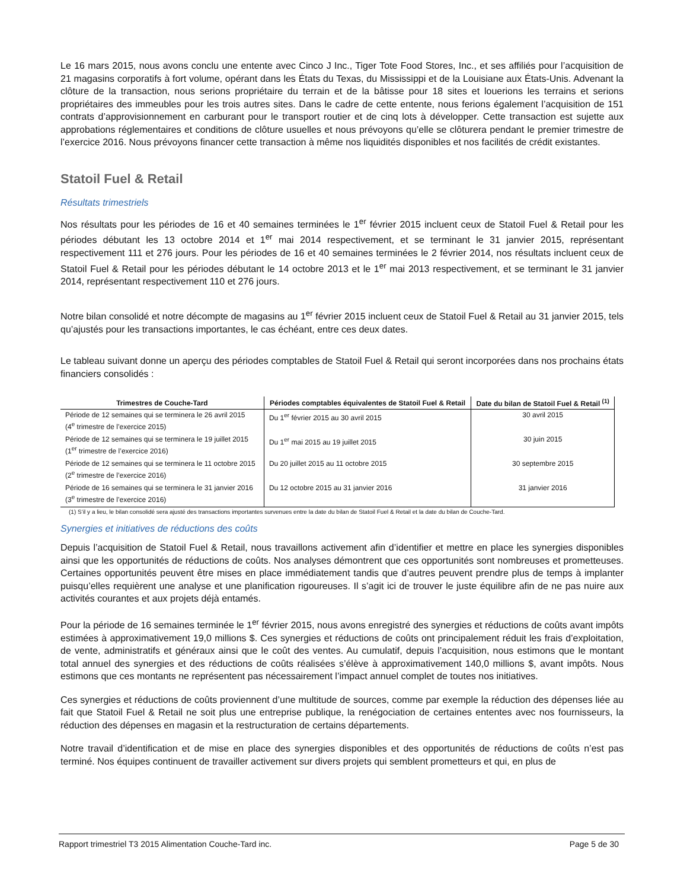Le 16 mars 2015, nous avons conclu une entente avec Cinco J Inc., Tiger Tote Food Stores, Inc., et ses affiliés pour l’acquisition de 21 magasins corporatifs à fort volume, opérant dans les États du Texas, du Mississippi et de la Louisiane aux États-Unis. Advenant la clôture de la transaction, nous serions propriétaire du terrain et de la bâtisse pour 18 sites et louerions les terrains et serions propriétaires des immeubles pour les trois autres sites. Dans le cadre de cette entente, nous ferions également l’acquisition de 151 contrats d’approvisionnement en carburant pour le transport routier et de cinq lots à développer. Cette transaction est sujette aux approbations réglementaires et conditions de clôture usuelles et nous prévoyons qu’elle se clôturera pendant le premier trimestre de l’exercice 2016. Nous prévoyons financer cette transaction à même nos liquidités disponibles et nos facilités de crédit existantes.
Statoil Fuel & Retail
Résultats trimestriels
Nos résultats pour les périodes de 16 et 40 semaines terminées le 1<sup>er</sup> février 2015 incluent ceux de Statoil Fuel & Retail pour les périodes débutant les 13 octobre 2014 et 1<sup>er</sup> mai 2014 respectivement, et se terminant le 31 janvier 2015, représentant respectivement 111 et 276 jours. Pour les périodes de 16 et 40 semaines terminées le 2 février 2014, nos résultats incluent ceux de Statoil Fuel & Retail pour les périodes débutant le 14 octobre 2013 et le 1<sup>er</sup> mai 2013 respectivement, et se terminant le 31 janvier 2014, représentant respectivement 110 et 276 jours.
Notre bilan consolidé et notre décompte de magasins au 1<sup>er</sup> février 2015 incluent ceux de Statoil Fuel & Retail au 31 janvier 2015, tels qu’ajustés pour les transactions importantes, le cas échéant, entre ces deux dates.
Le tableau suivant donne un aperçu des périodes comptables de Statoil Fuel & Retail qui seront incorporées dans nos prochains états financiers consolidés :
| Trimestres de Couche-Tard | Périodes comptables équivalentes de Statoil Fuel & Retail | Date du bilan de Statoil Fuel & Retail <sup>(1)</sup> |
| --- | --- | --- |
| Période de 12 semaines qui se terminera le 26 avril 2015 (4<sup>e</sup> trimestre de l’exercice 2015) | Du 1<sup>er</sup> février 2015 au 30 avril 2015 | 30 avril 2015 |
| Période de 12 semaines qui se terminera le 19 juillet 2015 (1<sup>er</sup> trimestre de l’exercice 2016) | Du 1<sup>er</sup> mai 2015 au 19 juillet 2015 | 30 juin 2015 |
| Période de 12 semaines qui se terminera le 11 octobre 2015 (2<sup>e</sup> trimestre de l’exercice 2016) | Du 20 juillet 2015 au 11 octobre 2015 | 30 septembre 2015 |
| Période de 16 semaines qui se terminera le 31 janvier 2016 (3<sup>e</sup> trimestre de l’exercice 2016) | Du 12 octobre 2015 au 31 janvier 2016 | 31 janvier 2016 |
(1) S’il y a lieu, le bilan consolidé sera ajusté des transactions importantes survenues entre la date du bilan de Statoil Fuel & Retail et la date du bilan de Couche-Tard.
Synergies et initiatives de réductions des coûts
Depuis l’acquisition de Statoil Fuel & Retail, nous travaillons activement afin d’identifier et mettre en place les synergies disponibles ainsi que les opportunités de réductions de coûts. Nos analyses démontrent que ces opportunités sont nombreuses et prometteuses. Certaines opportunités peuvent être mises en place immédiatement tandis que d’autres peuvent prendre plus de temps à implanter puisqu’elles requièrent une analyse et une planification rigoureuses. Il s’agit ici de trouver le juste équilibre afin de ne pas nuire aux activités courantes et aux projets déjà entamés.
Pour la période de 16 semaines terminée le 1<sup>er</sup> février 2015, nous avons enregistré des synergies et réductions de coûts avant impôts estimées à approximativement 19,0 millions $. Ces synergies et réductions de coûts ont principalement réduit les frais d’exploitation, de vente, administratifs et généraux ainsi que le coût des ventes. Au cumulatif, depuis l’acquisition, nous estimons que le montant total annuel des synergies et des réductions de coûts réalisées s’élève à approximativement 140,0 millions $, avant impôts. Nous estimons que ces montants ne représentent pas nécessairement l’impact annuel complet de toutes nos initiatives.
Ces synergies et réductions de coûts proviennent d’une multitude de sources, comme par exemple la réduction des dépenses liée au fait que Statoil Fuel & Retail ne soit plus une entreprise publique, la renégociation de certaines ententes avec nos fournisseurs, la réduction des dépenses en magasin et la restructuration de certains départements.
Notre travail d’identification et de mise en place des synergies disponibles et des opportunités de réductions de coûts n’est pas terminé. Nos équipes continuent de travailler activement sur divers projets qui semblent prometteurs et qui, en plus de
Rapport trimestriel T3 2015 Alimentation Couche-Tard inc. Page 5 de 30